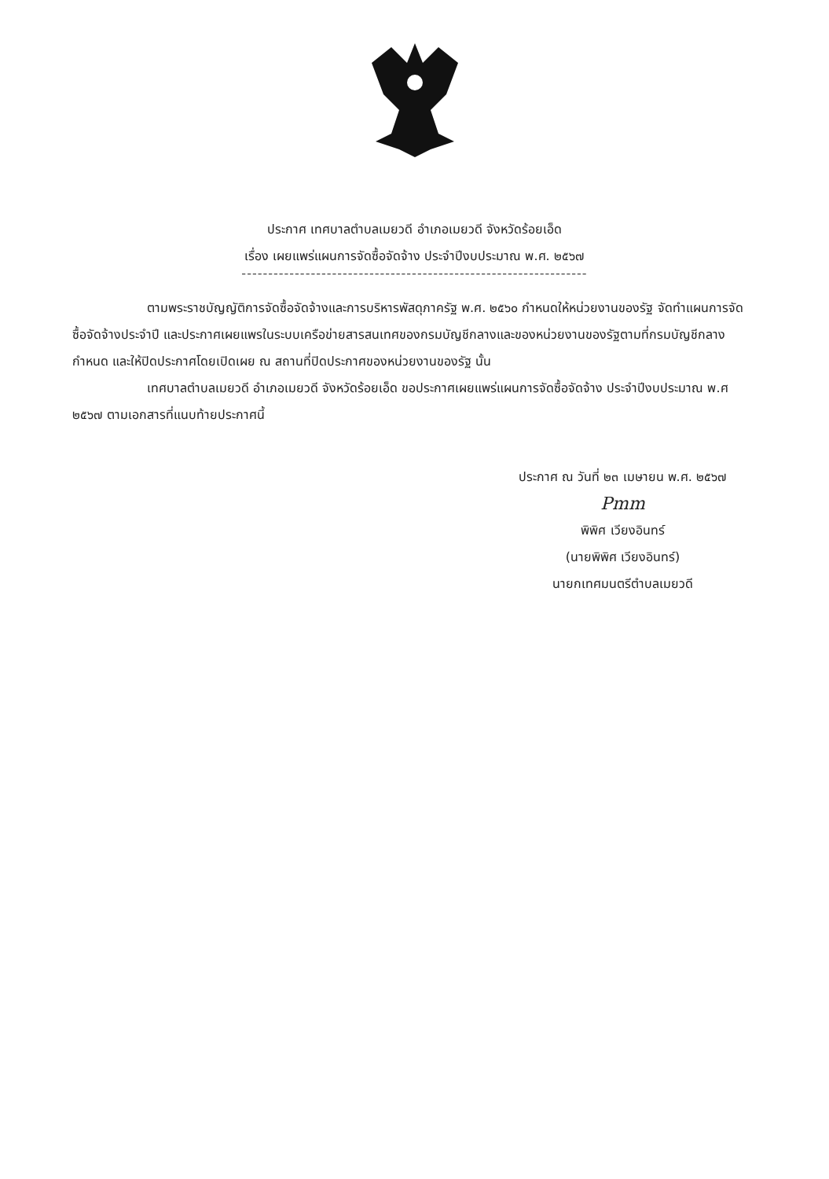ประกาศ เทศบาลตำบลเมยวดี อำเภอเมยวดี จังหวัดร้อยเอ็ด
เรื่อง เผยแพร่แผนการจัดซื้อจัดจ้าง ประจำปีงบประมาณ พ.ศ. ๒๕๖๗
-----------------------------------------------------------------
ตามพระราชบัญญัติการจัดซื้อจัดจ้างและการบริหารพัสดุภาครัฐ พ.ศ. ๒๕๖๐ กำหนดให้หน่วยงานของรัฐ จัดทำแผนการจัดซื้อจัดจ้างประจำปี และประกาศเผยแพรในระบบเครือข่ายสารสนเทศของกรมบัญชีกลางและของหน่วยงานของรัฐตามที่กรมบัญชีกลางกำหนด และให้ปิดประกาศโดยเปิดเผย ณ สถานที่ปิดประกาศของหน่วยงานของรัฐ นั้น
เทศบาลตำบลเมยวดี อำเภอเมยวดี จังหวัดร้อยเอ็ด ขอประกาศเผยแพร่แผนการจัดซื้อจัดจ้าง ประจำปีงบประมาณ พ.ศ ๒๕๖๗ ตามเอกสารที่แนบท้ายประกาศนี้
ประกาศ ณ วันที่ ๒๓ เมษายน พ.ศ. ๒๕๖๗
Pmm
พิพิศ เวียงอินทร์
(นายพิพิศ เวียงอินทร์)
นายกเทศมนตรีตำบลเมยวดี